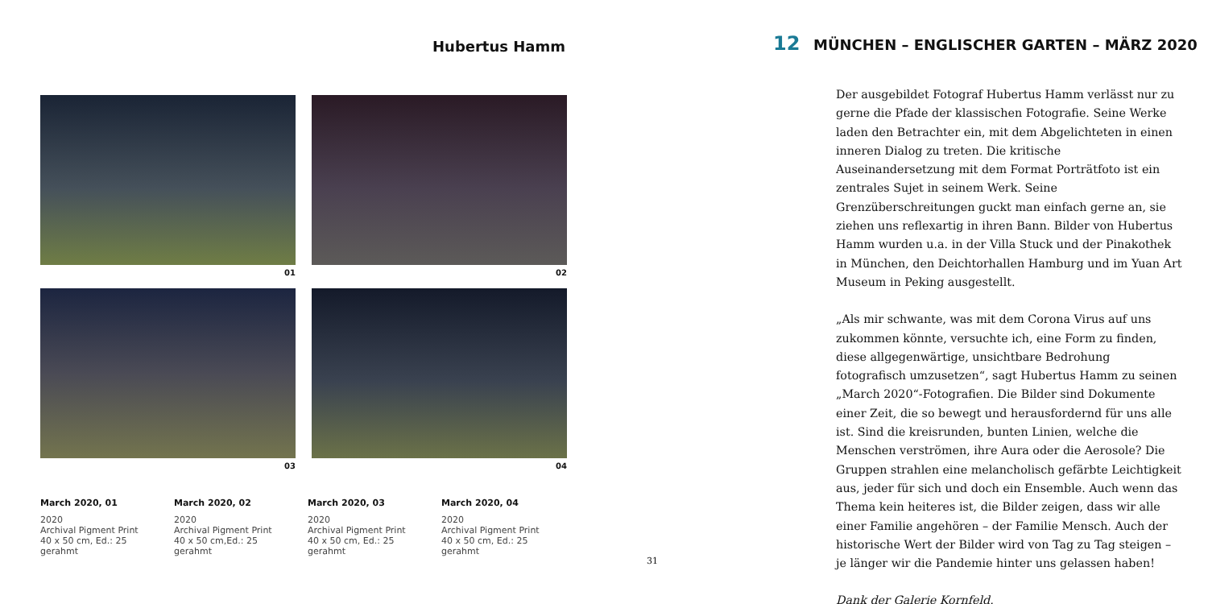Hubertus Hamm
01
02
03
04
March 2020, 01
2020
Archival Pigment Print
40 x 50 cm, Ed.: 25
gerahmt
March 2020, 02
2020
Archival Pigment Print
40 x 50 cm,Ed.: 25
gerahmt
March 2020, 03
2020
Archival Pigment Print
40 x 50 cm, Ed.: 25
gerahmt
March 2020, 04
2020
Archival Pigment Print
40 x 50 cm, Ed.: 25
gerahmt
31
12 MÜNCHEN – ENGLISCHER GARTEN – MÄRZ 2020
Der ausgebildet Fotograf Hubertus Hamm verlässt nur zu gerne die Pfade der klassischen Fotografie. Seine Werke laden den Betrachter ein, mit dem Abgelichteten in einen inneren Dialog zu treten. Die kritische Auseinandersetzung mit dem Format Porträtfoto ist ein zentrales Sujet in seinem Werk. Seine Grenzüberschreitungen guckt man einfach gerne an, sie ziehen uns reflexartig in ihren Bann. Bilder von Hubertus Hamm wurden u.a. in der Villa Stuck und der Pinakothek in München, den Deichtorhallen Hamburg und im Yuan Art Museum in Peking ausgestellt.
„Als mir schwante, was mit dem Corona Virus auf uns zukommen könnte, versuchte ich, eine Form zu finden, diese allgegenwärtige, unsichtbare Bedrohung fotografisch umzusetzen“, sagt Hubertus Hamm zu seinen „March 2020“-Fotografien. Die Bilder sind Dokumente einer Zeit, die so bewegt und herausfordernd für uns alle ist. Sind die kreisrunden, bunten Linien, welche die Menschen verströmen, ihre Aura oder die Aerosole? Die Gruppen strahlen eine melancholisch gefärbte Leichtigkeit aus, jeder für sich und doch ein Ensemble. Auch wenn das Thema kein heiteres ist, die Bilder zeigen, dass wir alle einer Familie angehören – der Familie Mensch. Auch der historische Wert der Bilder wird von Tag zu Tag steigen – je länger wir die Pandemie hinter uns gelassen haben!
Dank der Galerie Kornfeld.